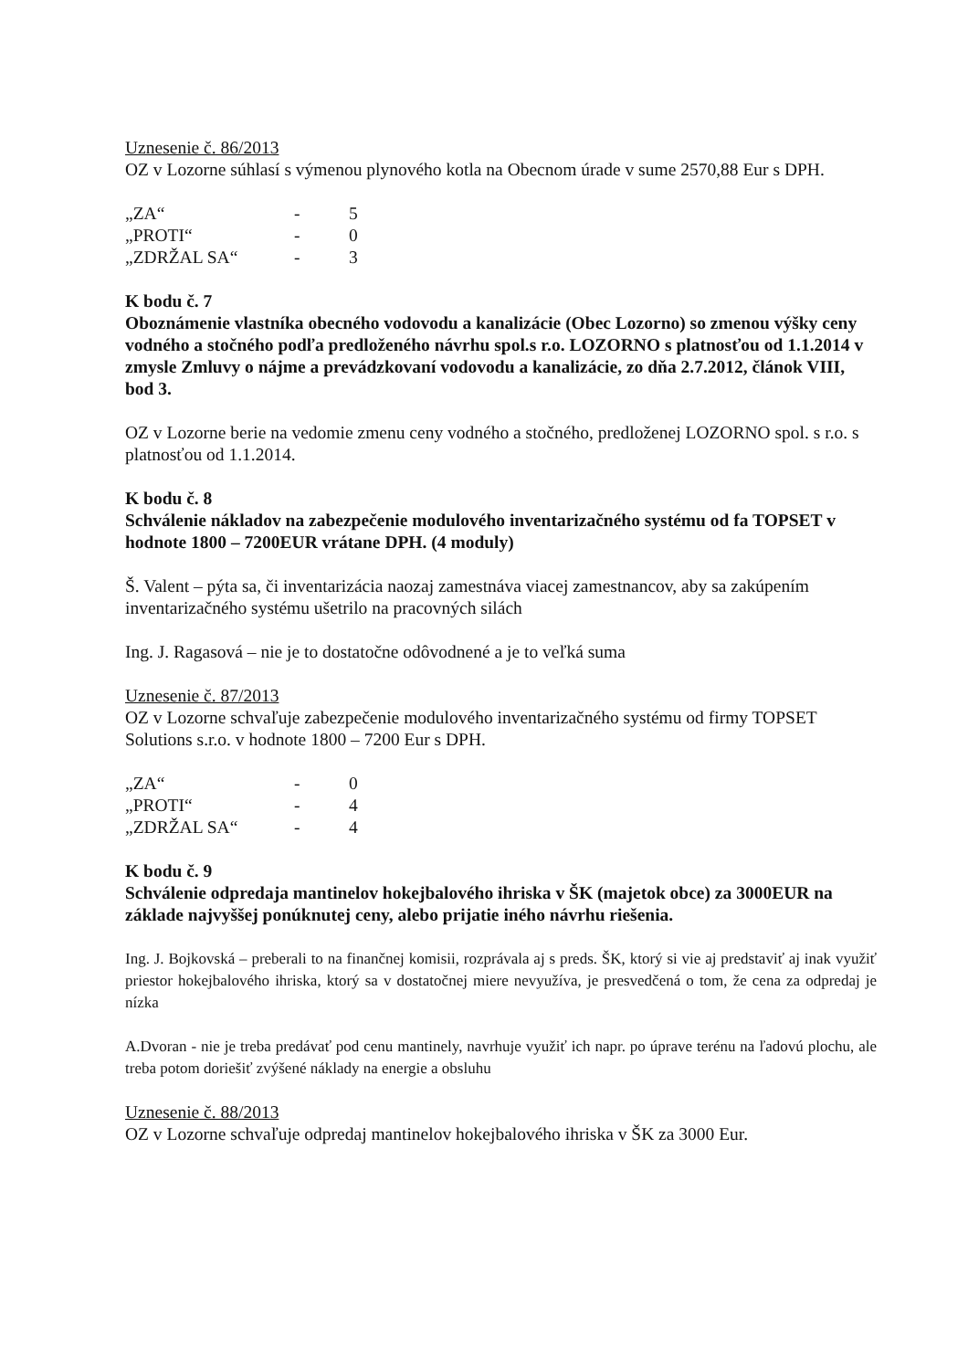Uznesenie č. 86/2013
OZ v Lozorne súhlasí s výmenou plynového kotla na Obecnom úrade v sume 2570,88 Eur s DPH.
| „ZA“ | - | 5 |
| „PROTI“ | - | 0 |
| „ZDRŽAL SA“ | - | 3 |
K bodu č. 7
Oboznámenie vlastníka obecného vodovodu a kanalizácie (Obec Lozorno) so zmenou výšky ceny vodného a stočného podľa predloženého návrhu spol.s r.o. LOZORNO s platnosťou od 1.1.2014 v zmysle Zmluvy o nájme a prevádzkovaní vodovodu a kanalizácie, zo dňa 2.7.2012, článok VIII, bod 3.
OZ v Lozorne berie na vedomie zmenu ceny vodného a stočného, predloženej LOZORNO spol. s r.o. s platnosťou od 1.1.2014.
K bodu č. 8
Schválenie nákladov na zabezpečenie modulového inventarizačného systému od fa TOPSET v hodnote 1800 – 7200EUR vrátane DPH. (4 moduly)
Š. Valent – pýta sa, či inventarizácia naozaj zamestnáva viacej zamestnancov, aby sa zakúpením inventarizačného systému ušetrilo na pracovných silách
Ing. J. Ragasová – nie je to dostatočne odôvodnené a je to veľká suma
Uznesenie č. 87/2013
OZ v Lozorne schvaľuje zabezpečenie modulového inventarizačného systému od firmy TOPSET Solutions s.r.o. v hodnote 1800 – 7200 Eur s DPH.
| „ZA“ | - | 0 |
| „PROTI“ | - | 4 |
| „ZDRŽAL SA“ | - | 4 |
K bodu č. 9
Schválenie odpredaja mantinelov hokejbalového ihriska v ŠK (majetok obce) za 3000EUR na základe najvyššej ponúknutej ceny, alebo prijatie iného návrhu riešenia.
Ing. J. Bojkovská – preberali to na finančnej komisii, rozprávala aj s preds. ŠK, ktorý si vie aj predstaviť aj inak využiť priestor hokejbalového ihriska, ktorý sa v dostatočnej miere nevyužíva, je presvedčená o tom, že cena za odpredaj je nízka
A.Dvoran - nie je treba predávať pod cenu mantinely, navrhuje využiť ich napr. po úprave terénu na ľadovú plochu, ale treba potom doriešiť zvýšené náklady na energie a obsluhu
Uznesenie č. 88/2013
OZ v Lozorne schvaľuje odpredaj mantinelov hokejbalového ihriska v ŠK za 3000 Eur.